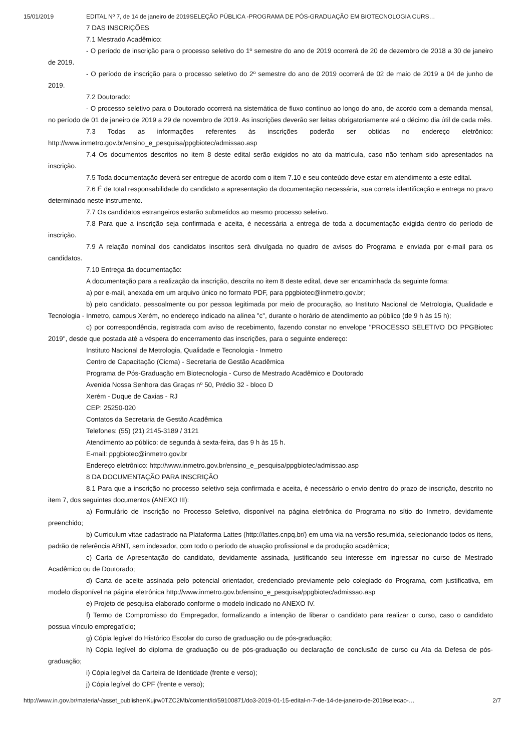15/01/2019 EDITAL Nº 7, de 14 de janeiro de 2019SELEÇÃO PÚBLICA -PROGRAMA DE PÓS-GRADUAÇÃO EM BIOTECNOLOGIA CURS…
7 DAS INSCRIÇÕES
7.1 Mestrado Acadêmico:
- O período de inscrição para o processo seletivo do 1º semestre do ano de 2019 ocorrerá de 20 de dezembro de 2018 a 30 de janeiro de 2019.
- O período de inscrição para o processo seletivo do 2º semestre do ano de 2019 ocorrerá de 02 de maio de 2019 a 04 de junho de 2019.
7.2 Doutorado:
- O processo seletivo para o Doutorado ocorrerá na sistemática de fluxo contínuo ao longo do ano, de acordo com a demanda mensal, no período de 01 de janeiro de 2019 a 29 de novembro de 2019. As inscrições deverão ser feitas obrigatoriamente até o décimo dia útil de cada mês.
7.3 Todas as informações referentes às inscrições poderão ser obtidas no endereço eletrônico: http://www.inmetro.gov.br/ensino_e_pesquisa/ppgbiotec/admissao.asp
7.4 Os documentos descritos no item 8 deste edital serão exigidos no ato da matrícula, caso não tenham sido apresentados na inscrição.
7.5 Toda documentação deverá ser entregue de acordo com o item 7.10 e seu conteúdo deve estar em atendimento a este edital.
7.6 É de total responsabilidade do candidato a apresentação da documentação necessária, sua correta identificação e entrega no prazo determinado neste instrumento.
7.7 Os candidatos estrangeiros estarão submetidos ao mesmo processo seletivo.
7.8 Para que a inscrição seja confirmada e aceita, é necessária a entrega de toda a documentação exigida dentro do período de inscrição.
7.9 A relação nominal dos candidatos inscritos será divulgada no quadro de avisos do Programa e enviada por e-mail para os candidatos.
7.10 Entrega da documentação:
A documentação para a realização da inscrição, descrita no item 8 deste edital, deve ser encaminhada da seguinte forma:
a) por e-mail, anexada em um arquivo único no formato PDF, para ppgbiotec@inmetro.gov.br;
b) pelo candidato, pessoalmente ou por pessoa legitimada por meio de procuração, ao Instituto Nacional de Metrologia, Qualidade e Tecnologia - Inmetro, campus Xerém, no endereço indicado na alínea "c", durante o horário de atendimento ao público (de 9 h às 15 h);
c) por correspondência, registrada com aviso de recebimento, fazendo constar no envelope "PROCESSO SELETIVO DO PPGBiotec 2019", desde que postada até a véspera do encerramento das inscrições, para o seguinte endereço:
Instituto Nacional de Metrologia, Qualidade e Tecnologia - Inmetro
Centro de Capacitação (Cicma) - Secretaria de Gestão Acadêmica
Programa de Pós-Graduação em Biotecnologia - Curso de Mestrado Acadêmico e Doutorado
Avenida Nossa Senhora das Graças nº 50, Prédio 32 - bloco D
Xerém - Duque de Caxias - RJ
CEP: 25250-020
Contatos da Secretaria de Gestão Acadêmica
Telefones: (55) (21) 2145-3189 / 3121
Atendimento ao público: de segunda à sexta-feira, das 9 h às 15 h.
E-mail: ppgbiotec@inmetro.gov.br
Endereço eletrônico: http://www.inmetro.gov.br/ensino_e_pesquisa/ppgbiotec/admissao.asp
8 DA DOCUMENTAÇÃO PARA INSCRIÇÃO
8.1 Para que a inscrição no processo seletivo seja confirmada e aceita, é necessário o envio dentro do prazo de inscrição, descrito no item 7, dos seguintes documentos (ANEXO III):
a) Formulário de Inscrição no Processo Seletivo, disponível na página eletrônica do Programa no sítio do Inmetro, devidamente preenchido;
b) Curriculum vitae cadastrado na Plataforma Lattes (http://lattes.cnpq.br/) em uma via na versão resumida, selecionando todos os itens, padrão de referência ABNT, sem indexador, com todo o período de atuação profissional e da produção acadêmica;
c) Carta de Apresentação do candidato, devidamente assinada, justificando seu interesse em ingressar no curso de Mestrado Acadêmico ou de Doutorado;
d) Carta de aceite assinada pelo potencial orientador, credenciado previamente pelo colegiado do Programa, com justificativa, em modelo disponível na página eletrônica http://www.inmetro.gov.br/ensino_e_pesquisa/ppgbiotec/admissao.asp
e) Projeto de pesquisa elaborado conforme o modelo indicado no ANEXO IV.
f) Termo de Compromisso do Empregador, formalizando a intenção de liberar o candidato para realizar o curso, caso o candidato possua vínculo empregatício;
g) Cópia legível do Histórico Escolar do curso de graduação ou de pós-graduação;
h) Cópia legível do diploma de graduação ou de pós-graduação ou declaração de conclusão de curso ou Ata da Defesa de pós-graduação;
i) Cópia legível da Carteira de Identidade (frente e verso);
j) Cópia legível do CPF (frente e verso);
http://www.in.gov.br/materia/-/asset_publisher/Kujrw0TZC2Mb/content/id/59100871/do3-2019-01-15-edital-n-7-de-14-de-janeiro-de-2019selecao-… 2/7